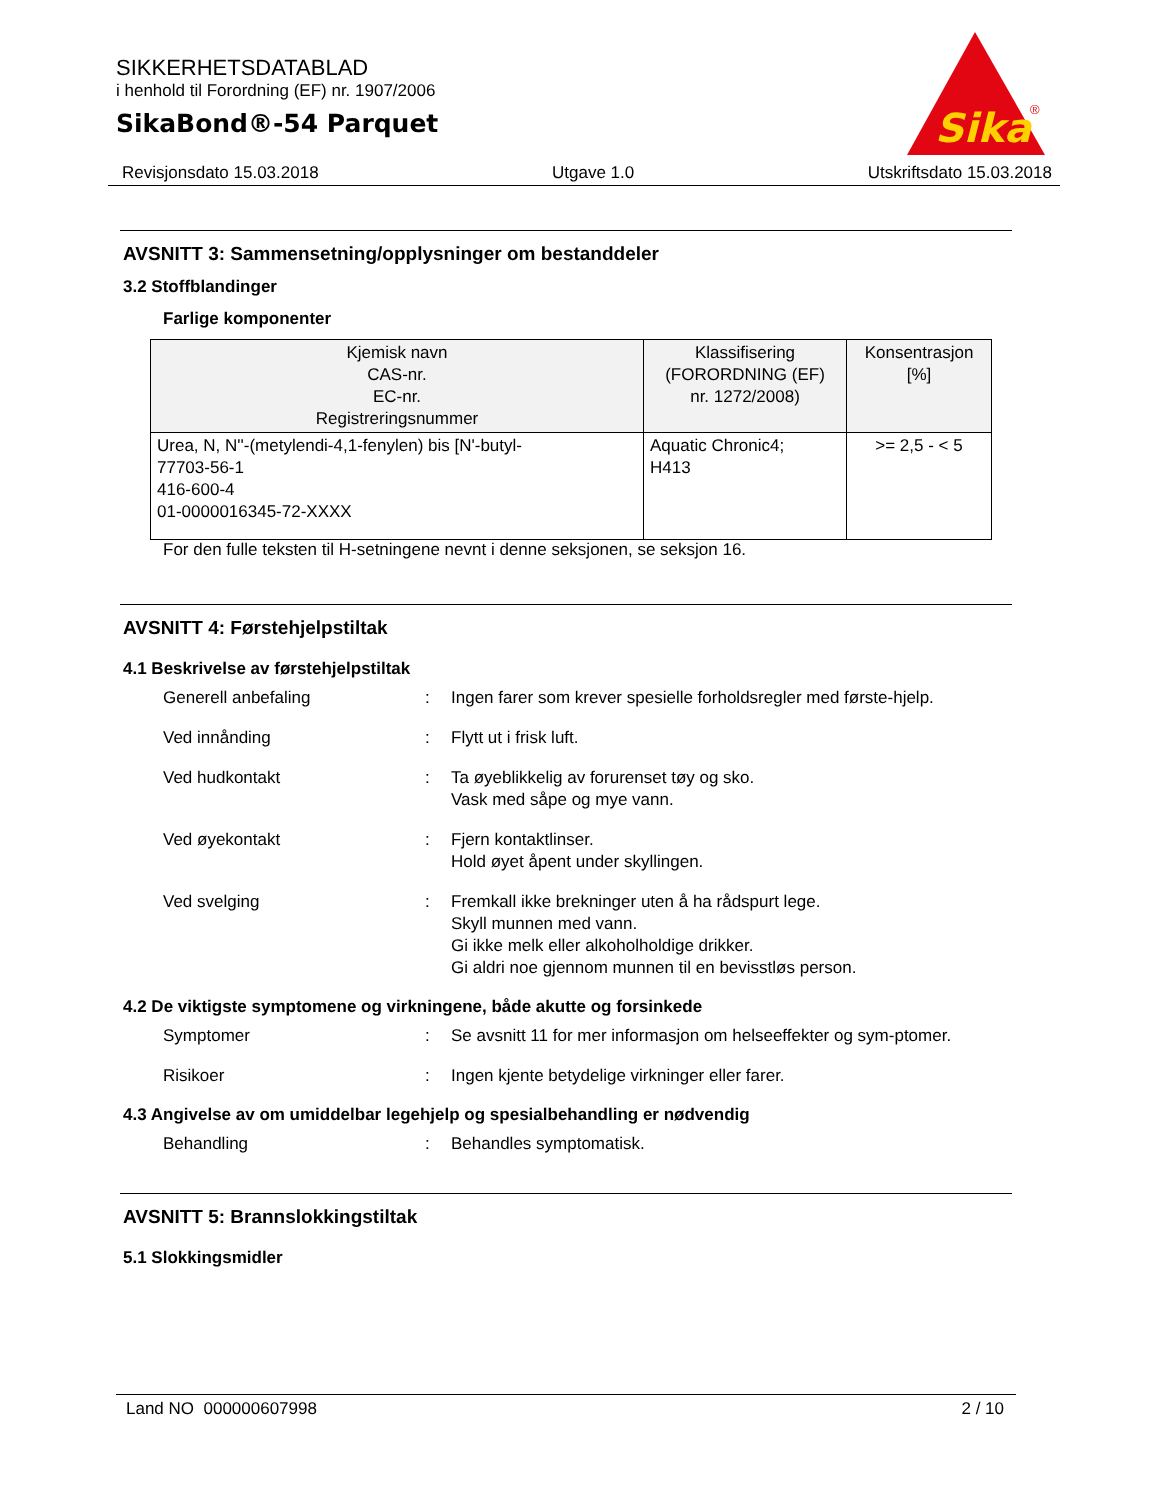SIKKERHETSDATABLAD
i henhold til Forordning (EF) nr. 1907/2006
SikaBond®-54 Parquet
Sika
®
Revisjonsdato 15.03.2018 Utgave 1.0 Utskriftsdato 15.03.2018
AVSNITT 3: Sammensetning/opplysninger om bestanddeler
3.2 Stoffblandinger
Farlige komponenter
| Kjemisk navn CAS-nr. EC-nr. Registreringsnummer | Klassifisering (FORORDNING (EF) nr. 1272/2008) | Konsentrasjon [%] |
| --- | --- | --- |
| Urea, N, N''-(metylendi-4,1-fenylen) bis [N'-butyl- 77703-56-1 416-600-4 01-0000016345-72-XXXX | Aquatic Chronic4; H413 | >= 2,5 - < 5 |
For den fulle teksten til H-setningene nevnt i denne seksjonen, se seksjon 16.
AVSNITT 4: Førstehjelpstiltak
4.1 Beskrivelse av førstehjelpstiltak
Generell anbefaling : Ingen farer som krever spesielle forholdsregler med første-hjelp.
Ved innånding : Flytt ut i frisk luft.
Ved hudkontakt : Ta øyeblikkelig av forurenset tøy og sko.
Vask med såpe og mye vann.
Ved øyekontakt : Fjern kontaktlinser.
Hold øyet åpent under skyllingen.
Ved svelging : Fremkall ikke brekninger uten å ha rådspurt lege.
Skyll munnen med vann.
Gi ikke melk eller alkoholholdige drikker.
Gi aldri noe gjennom munnen til en bevisstløs person.
4.2 De viktigste symptomene og virkningene, både akutte og forsinkede
Symptomer : Se avsnitt 11 for mer informasjon om helseeffekter og sym-ptomer.
Risikoer : Ingen kjente betydelige virkninger eller farer.
4.3 Angivelse av om umiddelbar legehjelp og spesialbehandling er nødvendig
Behandling : Behandles symptomatisk.
AVSNITT 5: Brannslokkingstiltak
5.1 Slokkingsmidler
Land NO 000000607998 2 / 10